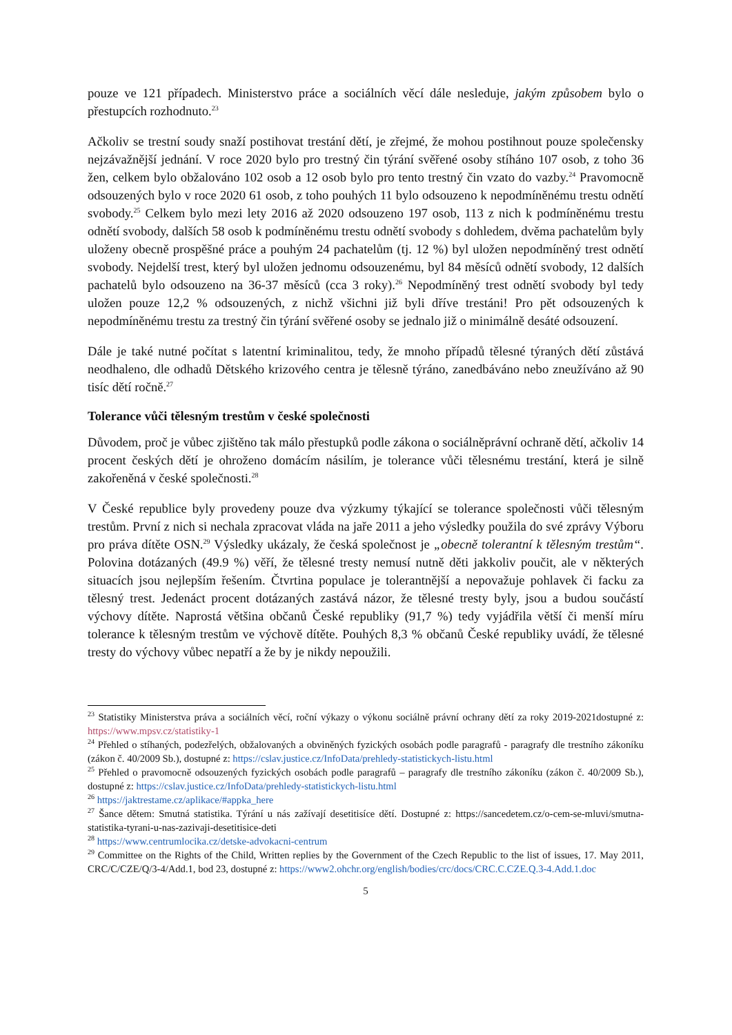pouze ve 121 případech. Ministerstvo práce a sociálních věcí dále nesleduje, jakým způsobem bylo o přestupcích rozhodnuto.<sup>23</sup>
Ačkoliv se trestní soudy snaží postihovat trestání dětí, je zřejmé, že mohou postihnout pouze společensky nejzávažnější jednání. V roce 2020 bylo pro trestný čin týrání svěřené osoby stíháno 107 osob, z toho 36 žen, celkem bylo obžalováno 102 osob a 12 osob bylo pro tento trestný čin vzato do vazby.<sup>24</sup> Pravomocně odsouzených bylo v roce 2020 61 osob, z toho pouhých 11 bylo odsouzeno k nepodmíněnému trestu odnětí svobody.<sup>25</sup> Celkem bylo mezi lety 2016 až 2020 odsouzeno 197 osob, 113 z nich k podmíněnému trestu odnětí svobody, dalších 58 osob k podmíněnému trestu odnětí svobody s dohledem, dvěma pachatelům byly uloženy obecně prospěšné práce a pouhým 24 pachatelům (tj. 12 %) byl uložen nepodmíněný trest odnětí svobody. Nejdelší trest, který byl uložen jednomu odsouzenému, byl 84 měsíců odnětí svobody, 12 dalších pachatelů bylo odsouzeno na 36-37 měsíců (cca 3 roky).<sup>26</sup> Nepodmíněný trest odnětí svobody byl tedy uložen pouze 12,2 % odsouzených, z nichž všichni již byli dříve trestáni! Pro pět odsouzených k nepodmíněnému trestu za trestný čin týrání svěřené osoby se jednalo již o minimálně desáté odsouzení.
Dále je také nutné počítat s latentní kriminalitou, tedy, že mnoho případů tělesné týraných dětí zůstává neodhaleno, dle odhadů Dětského krizového centra je tělesně týráno, zanedbáváno nebo zneužíváno až 90 tisíc dětí ročně.<sup>27</sup>
Tolerance vůči tělesným trestům v české společnosti
Důvodem, proč je vůbec zjištěno tak málo přestupků podle zákona o sociálněprávní ochraně dětí, ačkoliv 14 procent českých dětí je ohroženo domácím násilím, je tolerance vůči tělesnému trestání, která je silně zakořeněná v české společnosti.<sup>28</sup>
V České republice byly provedeny pouze dva výzkumy týkající se tolerance společnosti vůči tělesným trestům. První z nich si nechala zpracovat vláda na jaře 2011 a jeho výsledky použila do své zprávy Výboru pro práva dítěte OSN.<sup>29</sup> Výsledky ukázaly, že česká společnost je „obecně tolerantní k tělesným trestům“. Polovina dotázaných (49.9 %) věří, že tělesné tresty nemusí nutně děti jakkoliv poučit, ale v některých situacích jsou nejlepším řešením. Čtvrtina populace je tolerantnější a nepovažuje pohlavek či facku za tělesný trest. Jedenáct procent dotázaných zastává názor, že tělesné tresty byly, jsou a budou součástí výchovy dítěte. Naprostá většina občanů České republiky (91,7 %) tedy vyjádřila větší či menší míru tolerance k tělesným trestům ve výchově dítěte. Pouhých 8,3 % občanů České republiky uvádí, že tělesné tresty do výchovy vůbec nepatří a že by je nikdy nepoužili.
<sup>23</sup> Statistiky Ministerstva práva a sociálních věcí, roční výkazy o výkonu sociálně právní ochrany dětí za roky 2019-2021dostupné z: https://www.mpsv.cz/statistiky-1
<sup>24</sup> Přehled o stíhaných, podezřelých, obžalovaných a obviněných fyzických osobách podle paragrafů - paragrafy dle trestního zákoníku (zákon č. 40/2009 Sb.), dostupné z: https://cslav.justice.cz/InfoData/prehledy-statistickych-listu.html
<sup>25</sup> Přehled o pravomocně odsouzených fyzických osobách podle paragrafů – paragrafy dle trestního zákoníku (zákon č. 40/2009 Sb.), dostupné z: https://cslav.justice.cz/InfoData/prehledy-statistickych-listu.html
<sup>26</sup> https://jaktrestame.cz/aplikace/#appka_here
<sup>27</sup> Šance dětem: Smutná statistika. Týrání u nás zažívají desetitisíce dětí. Dostupné z: https://sancedetem.cz/o-cem-se-mluvi/smutna-statistika-tyrani-u-nas-zazivaji-desetitisice-deti
<sup>28</sup> https://www.centrumlocika.cz/detske-advokacni-centrum
<sup>29</sup> Committee on the Rights of the Child, Written replies by the Government of the Czech Republic to the list of issues, 17. May 2011, CRC/C/CZE/Q/3-4/Add.1, bod 23, dostupné z: https://www2.ohchr.org/english/bodies/crc/docs/CRC.C.CZE.Q.3-4.Add.1.doc
5